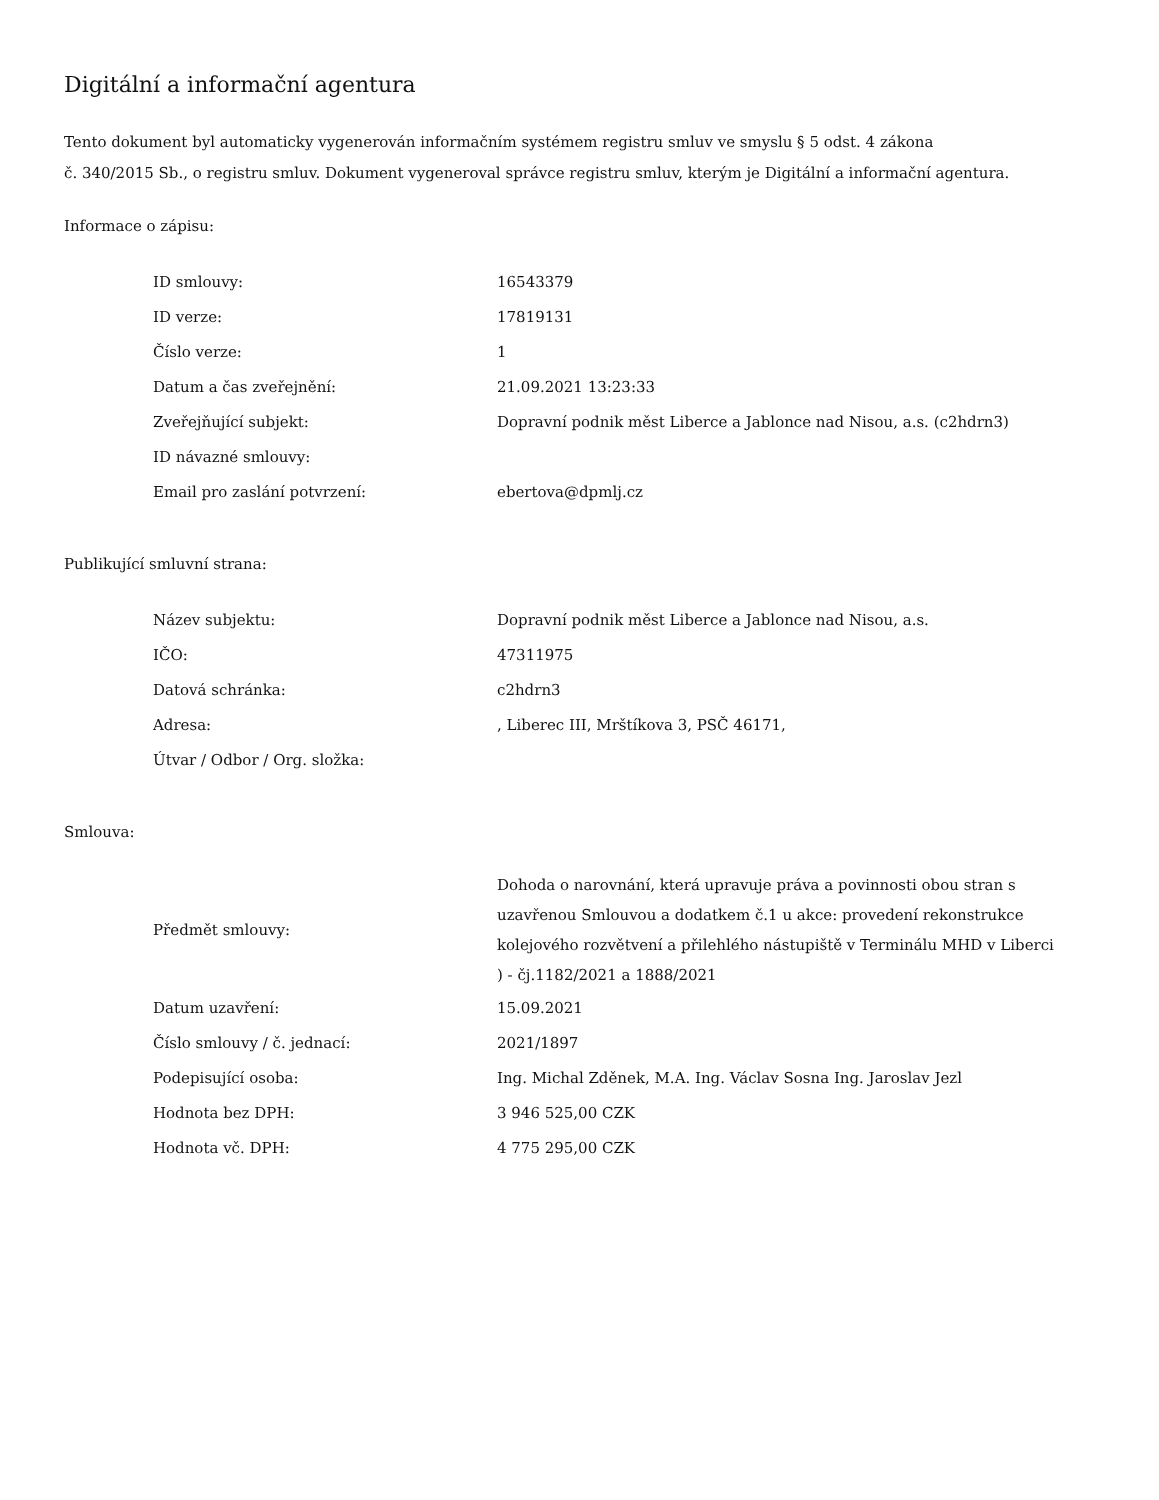Digitální a informační agentura
Tento dokument byl automaticky vygenerován informačním systémem registru smluv ve smyslu § 5 odst. 4 zákona
č. 340/2015 Sb., o registru smluv. Dokument vygeneroval správce registru smluv, kterým je Digitální a informační agentura.
Informace o zápisu:
| ID smlouvy: | 16543379 |
| ID verze: | 17819131 |
| Číslo verze: | 1 |
| Datum a čas zveřejnění: | 21.09.2021 13:23:33 |
| Zveřejňující subjekt: | Dopravní podnik měst Liberce a Jablonce nad Nisou, a.s. (c2hdrn3) |
| ID návazné smlouvy: | |
| Email pro zaslání potvrzení: | ebertova@dpmlj.cz |
Publikující smluvní strana:
| Název subjektu: | Dopravní podnik měst Liberce a Jablonce nad Nisou, a.s. |
| IČO: | 47311975 |
| Datová schránka: | c2hdrn3 |
| Adresa: | , Liberec III, Mrštíkova 3, PSČ 46171, |
| Útvar / Odbor / Org. složka: | |
Smlouva:
| Předmět smlouvy: | Dohoda o narovnání, která upravuje práva a povinnosti obou stran s uzavřenou Smlouvou a dodatkem č.1 u akce: provedení rekonstrukce kolejového rozvětvení a přilehlého nástupiště v Terminálu MHD v Liberci ) - čj.1182/2021 a 1888/2021 |
| Datum uzavření: | 15.09.2021 |
| Číslo smlouvy / č. jednací: | 2021/1897 |
| Podepisující osoba: | Ing. Michal Zděnek, M.A. Ing. Václav Sosna Ing. Jaroslav Jezl |
| Hodnota bez DPH: | 3 946 525,00 CZK |
| Hodnota vč. DPH: | 4 775 295,00 CZK |